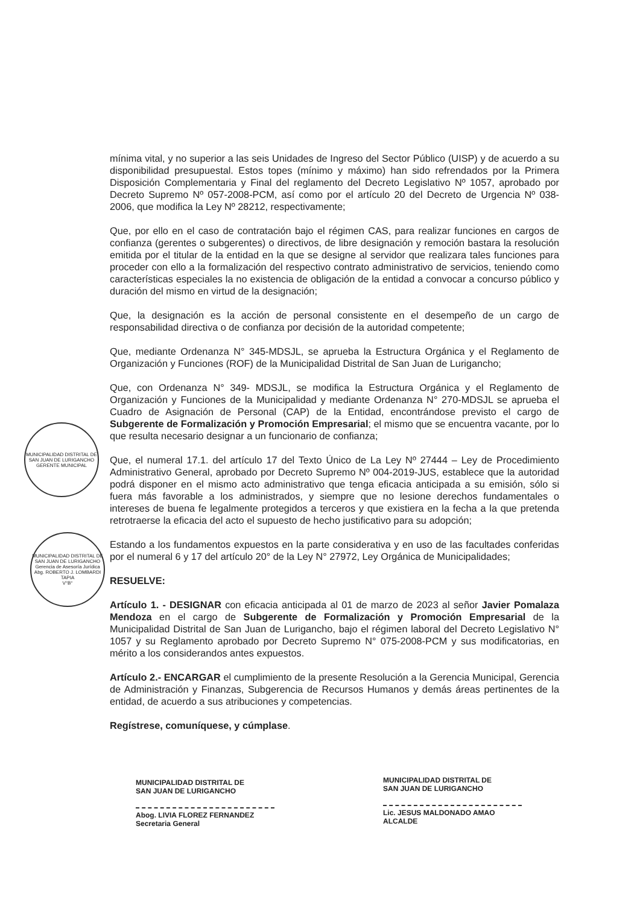MUNICIPALIDAD DISTRITAL DE SAN JUAN DE LURIGANCHO
GERENTE MUNICIPAL
MUNICIPALIDAD DISTRITAL DE SAN JUAN DE LURIGANCHO
Gerencia de Asesoría Jurídica
Abg. ROBERTO J. LOMBARDI TAPIA
V°B°
mínima vital, y no superior a las seis Unidades de Ingreso del Sector Público (UISP) y de acuerdo a su disponibilidad presupuestal. Estos topes (mínimo y máximo) han sido refrendados por la Primera Disposición Complementaria y Final del reglamento del Decreto Legislativo Nº 1057, aprobado por Decreto Supremo Nº 057-2008-PCM, así como por el artículo 20 del Decreto de Urgencia Nº 038-2006, que modifica la Ley Nº 28212, respectivamente;
Que, por ello en el caso de contratación bajo el régimen CAS, para realizar funciones en cargos de confianza (gerentes o subgerentes) o directivos, de libre designación y remoción bastara la resolución emitida por el titular de la entidad en la que se designe al servidor que realizara tales funciones para proceder con ello a la formalización del respectivo contrato administrativo de servicios, teniendo como características especiales la no existencia de obligación de la entidad a convocar a concurso público y duración del mismo en virtud de la designación;
Que, la designación es la acción de personal consistente en el desempeño de un cargo de responsabilidad directiva o de confianza por decisión de la autoridad competente;
Que, mediante Ordenanza N° 345-MDSJL, se aprueba la Estructura Orgánica y el Reglamento de Organización y Funciones (ROF) de la Municipalidad Distrital de San Juan de Lurigancho;
Que, con Ordenanza N° 349- MDSJL, se modifica la Estructura Orgánica y el Reglamento de Organización y Funciones de la Municipalidad y mediante Ordenanza N° 270-MDSJL se aprueba el Cuadro de Asignación de Personal (CAP) de la Entidad, encontrándose previsto el cargo de Subgerente de Formalización y Promoción Empresarial; el mismo que se encuentra vacante, por lo que resulta necesario designar a un funcionario de confianza;
Que, el numeral 17.1. del artículo 17 del Texto Único de La Ley Nº 27444 – Ley de Procedimiento Administrativo General, aprobado por Decreto Supremo Nº 004-2019-JUS, establece que la autoridad podrá disponer en el mismo acto administrativo que tenga eficacia anticipada a su emisión, sólo si fuera más favorable a los administrados, y siempre que no lesione derechos fundamentales o intereses de buena fe legalmente protegidos a terceros y que existiera en la fecha a la que pretenda retrotraerse la eficacia del acto el supuesto de hecho justificativo para su adopción;
Estando a los fundamentos expuestos en la parte considerativa y en uso de las facultades conferidas por el numeral 6 y 17 del artículo 20° de la Ley N° 27972, Ley Orgánica de Municipalidades;
RESUELVE:
Artículo 1. - DESIGNAR con eficacia anticipada al 01 de marzo de 2023 al señor Javier Pomalaza Mendoza en el cargo de Subgerente de Formalización y Promoción Empresarial de la Municipalidad Distrital de San Juan de Lurigancho, bajo el régimen laboral del Decreto Legislativo N° 1057 y su Reglamento aprobado por Decreto Supremo N° 075-2008-PCM y sus modificatorias, en mérito a los considerandos antes expuestos.
Artículo 2.- ENCARGAR el cumplimiento de la presente Resolución a la Gerencia Municipal, Gerencia de Administración y Finanzas, Subgerencia de Recursos Humanos y demás áreas pertinentes de la entidad, de acuerdo a sus atribuciones y competencias.
Regístrese, comuníquese, y cúmplase.
MUNICIPALIDAD DISTRITAL DE
SAN JUAN DE LURIGANCHO
Abog. LIVIA FLOREZ FERNANDEZ
Secretaria General
MUNICIPALIDAD DISTRITAL DE
SAN JUAN DE LURIGANCHO
Lic. JESUS MALDONADO AMAO
ALCALDE